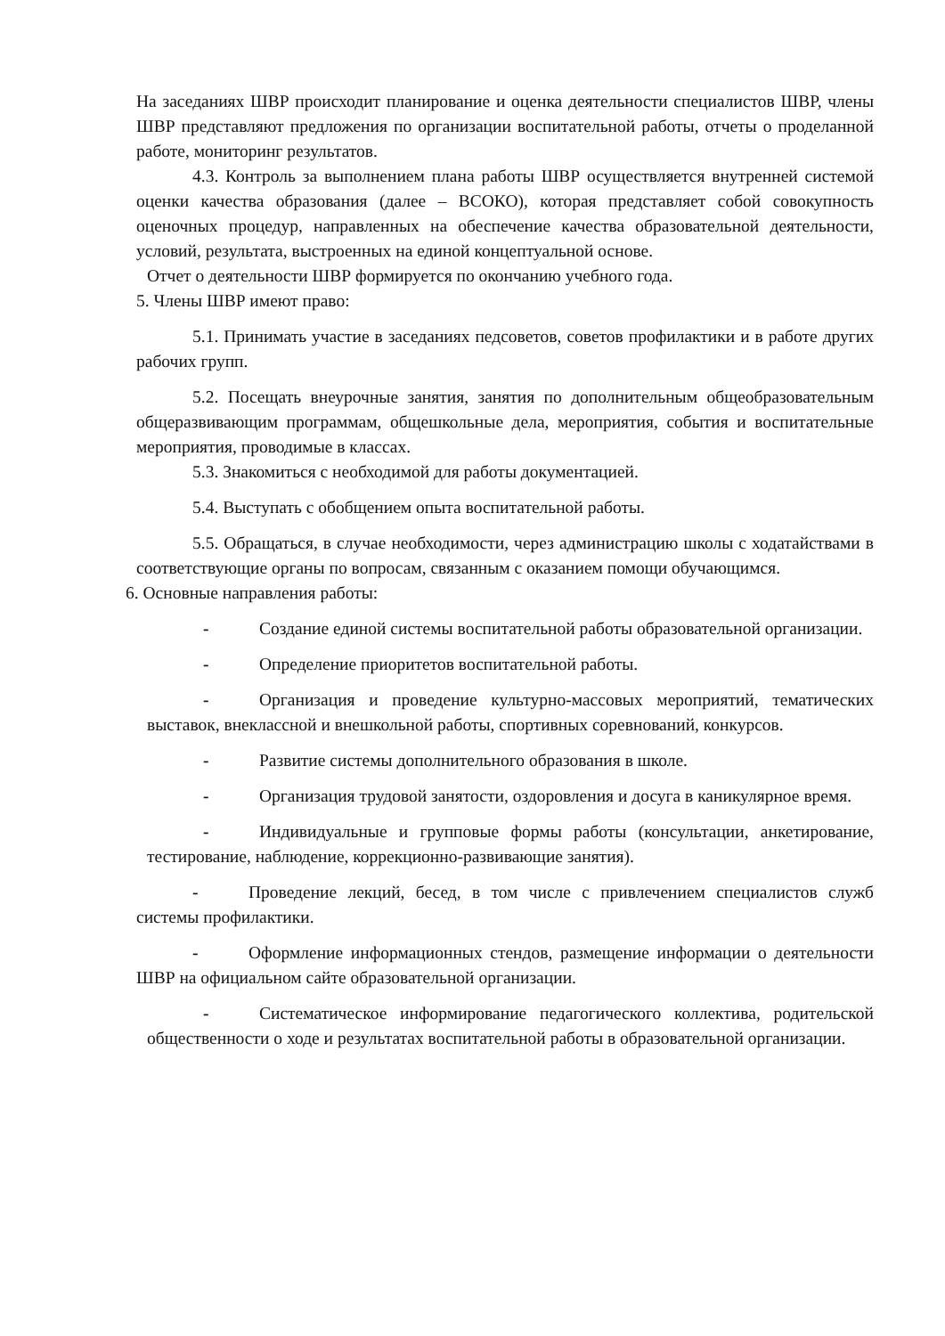На заседаниях ШВР происходит планирование и оценка деятельности специалистов ШВР, члены ШВР представляют предложения по организации воспитательной работы, отчеты о проделанной работе, мониторинг результатов.
4.3. Контроль за выполнением плана работы ШВР осуществляется внутренней системой оценки качества образования (далее – ВСОКО), которая представляет собой совокупность оценочных процедур, направленных на обеспечение качества образовательной деятельности, условий, результата, выстроенных на единой концептуальной основе.
Отчет о деятельности ШВР формируется по окончанию учебного года.
5. Члены ШВР имеют право:
5.1. Принимать участие в заседаниях педсоветов, советов профилактики и в работе других рабочих групп.
5.2. Посещать внеурочные занятия, занятия по дополнительным общеобразовательным общеразвивающим программам, общешкольные дела, мероприятия, события и воспитательные мероприятия, проводимые в классах.
5.3. Знакомиться с необходимой для работы документацией.
5.4. Выступать с обобщением опыта воспитательной работы.
5.5. Обращаться, в случае необходимости, через администрацию школы с ходатайствами в соответствующие органы по вопросам, связанным с оказанием помощи обучающимся.
6. Основные направления работы:
- Создание единой системы воспитательной работы образовательной организации.
- Определение приоритетов воспитательной работы.
- Организация и проведение культурно-массовых мероприятий, тематических выставок, внеклассной и внешкольной работы, спортивных соревнований, конкурсов.
- Развитие системы дополнительного образования в школе.
- Организация трудовой занятости, оздоровления и досуга в каникулярное время.
- Индивидуальные и групповые формы работы (консультации, анкетирование, тестирование, наблюдение, коррекционно-развивающие занятия).
- Проведение лекций, бесед, в том числе с привлечением специалистов служб системы профилактики.
- Оформление информационных стендов, размещение информации о деятельности ШВР на официальном сайте образовательной организации.
- Систематическое информирование педагогического коллектива, родительской общественности о ходе и результатах воспитательной работы в образовательной организации.